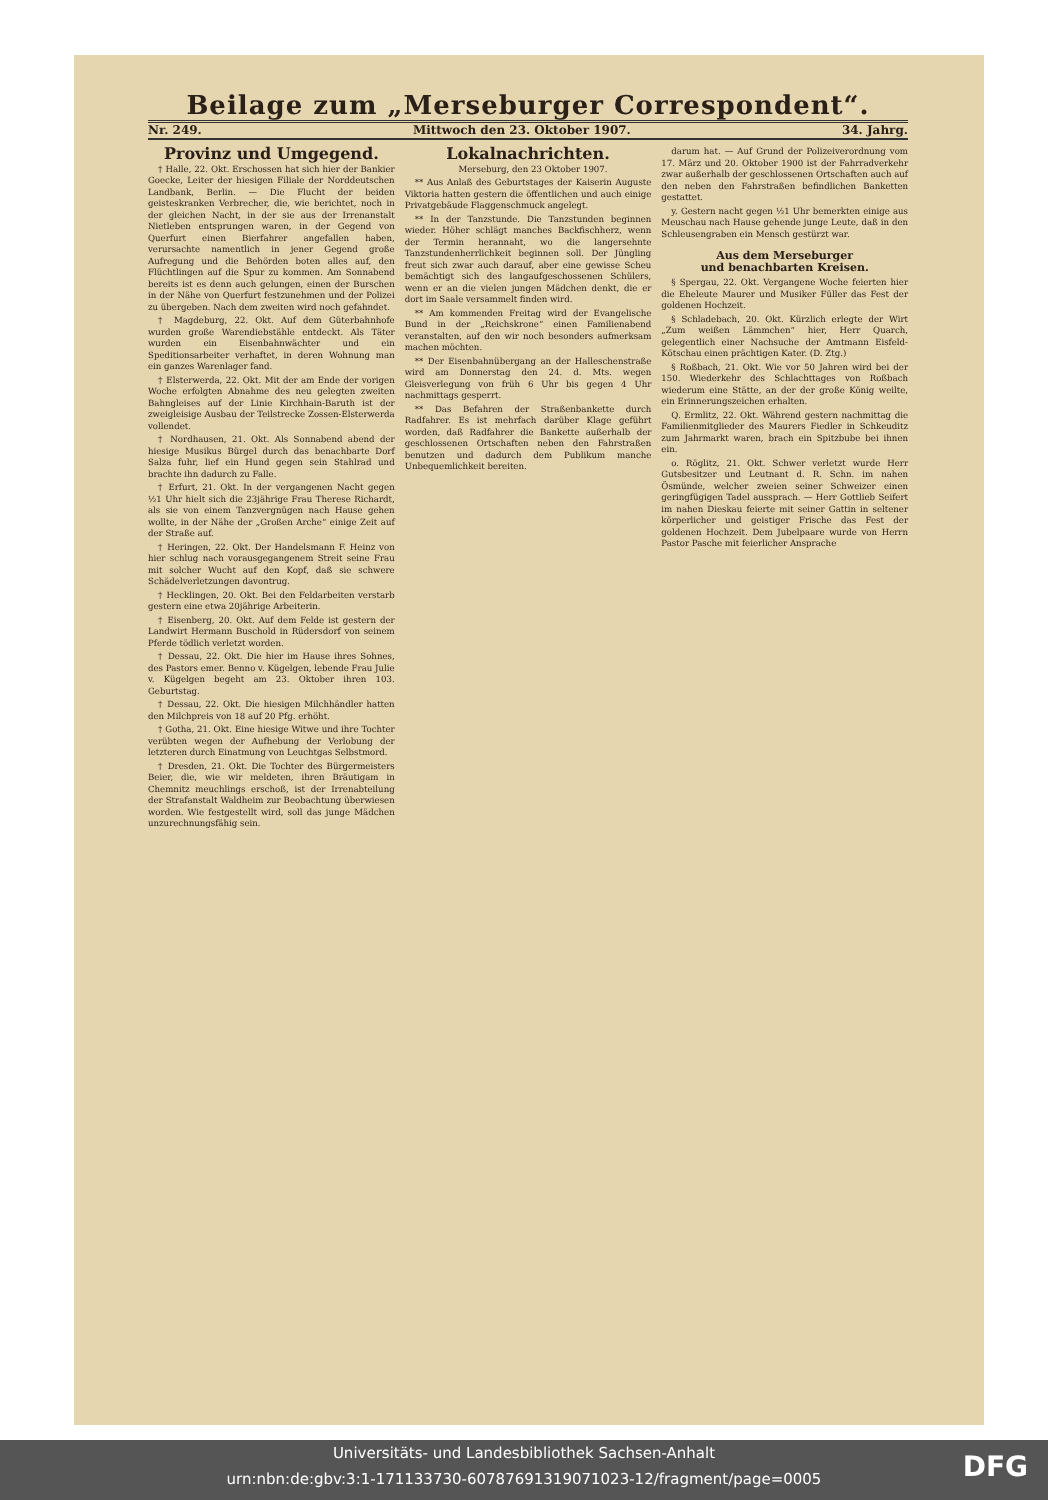Beilage zum „Merseburger Correspondent“.
Nr. 249. Mittwoch den 23. Oktober 1907. 34. Jahrg.
Provinz und Umgegend.
† Halle, 22. Okt. Erschossen hat sich hier der Bankier Goecke, Leiter der hiesigen Filiale der Norddeutschen Landbank, Berlin. — Die Flucht der beiden geisteskranken Verbrecher, die, wie berichtet, noch in der gleichen Nacht, in der sie aus der Irrenanstalt Nietleben entsprungen waren, in der Gegend von Querfurt einen Bierfahrer angefallen haben, verursachte namentlich in jener Gegend große Aufregung und die Behörden boten alles auf, den Flüchtlingen auf die Spur zu kommen. Am Sonnabend bereits ist es denn auch gelungen, einen der Burschen in der Nähe von Querfurt festzunehmen und der Polizei zu übergeben. Nach dem zweiten wird noch gefahndet.
† Magdeburg, 22. Okt. Auf dem Güterbahnhofe wurden große Warendiebstähle entdeckt. Als Täter wurden ein Eisenbahnwächter und ein Speditionsarbeiter verhaftet, in deren Wohnung man ein ganzes Warenlager fand.
† Elsterwerda, 22. Okt. Mit der am Ende der vorigen Woche erfolgten Abnahme des neu gelegten zweiten Bahngleises auf der Linie Kirchhain-Baruth ist der zweigleisige Ausbau der Teilstrecke Zossen-Elsterwerda vollendet.
† Nordhausen, 21. Okt. Als Sonnabend abend der hiesige Musikus Bürgel durch das benachbarte Dorf Salza fuhr, lief ein Hund gegen sein Stahlrad und brachte ihn dadurch zu Falle.
† Erfurt, 21. Okt. In der vergangenen Nacht gegen ½1 Uhr hielt sich die 23jährige Frau Therese Richardt, als sie von einem Tanzvergnügen nach Hause gehen wollte, in der Nähe der „Großen Arche“ einige Zeit auf der Straße auf.
† Heringen, 22. Okt. Der Handelsmann F. Heinz von hier schlug nach vorausgegangenem Streit seine Frau mit solcher Wucht auf den Kopf, daß sie schwere Schädelverletzungen davontrug.
† Hecklingen, 20. Okt. Bei den Feldarbeiten verstarb gestern eine etwa 20jährige Arbeiterin.
† Eisenberg, 20. Okt. Auf dem Felde ist gestern der Landwirt Hermann Buschold in Rüdersdorf von seinem Pferde tödlich verletzt worden.
† Dessau, 22. Okt. Die hier im Hause ihres Sohnes, des Pastors emer. Benno v. Kügelgen, lebende Frau Julie v. Kügelgen begeht am 23. Oktober ihren 103. Geburtstag.
† Dessau, 22. Okt. Die hiesigen Milchhändler hatten den Milchpreis von 18 auf 20 Pfg. erhöht.
† Gotha, 21. Okt. Eine hiesige Witwe und ihre Tochter verübten wegen der Aufhebung der Verlobung der letzteren durch Einatmung von Leuchtgas Selbstmord.
† Dresden, 21. Okt. Die Tochter des Bürgermeisters Beier, die, wie wir meldeten, ihren Bräutigam in Chemnitz meuchlings erschoß, ist der Irrenabteilung der Strafanstalt Waldheim zur Beobachtung überwiesen worden. Wie festgestellt wird, soll das junge Mädchen unzurechnungsfähig sein.
Lokalnachrichten.
Merseburg, den 23 Oktober 1907.
** Aus Anlaß des Geburtstages der Kaiserin Auguste Viktoria hatten gestern die öffentlichen und auch einige Privatgebäude Flaggenschmuck angelegt.
** In der Tanzstunde. Die Tanzstunden beginnen wieder. Höher schlägt manches Backfischherz, wenn der Termin herannaht, wo die langersehnte Tanzstundenherrlichkeit beginnen soll. Der Jüngling freut sich zwar auch darauf, aber eine gewisse Scheu bemächtigt sich des langaufgeschossenen Schülers, wenn er an die vielen jungen Mädchen denkt, die er dort im Saale versammelt finden wird.
** Am kommenden Freitag wird der Evangelische Bund in der „Reichskrone“ einen Familienabend veranstalten, auf den wir noch besonders aufmerksam machen möchten.
** Der Eisenbahnübergang an der Halleschenstraße wird am Donnerstag den 24. d. Mts. wegen Gleisverlegung von früh 6 Uhr bis gegen 4 Uhr nachmittags gesperrt.
** Das Befahren der Straßenbankette durch Radfahrer. Es ist mehrfach darüber Klage geführt worden, daß Radfahrer die Bankette außerhalb der geschlossenen Ortschaften neben den Fahrstraßen benutzen und dadurch dem Publikum manche Unbequemlichkeit bereiten.
darum hat. — Auf Grund der Polizeiverordnung vom 17. März und 20. Oktober 1900 ist der Fahrradverkehr zwar außerhalb der geschlossenen Ortschaften auch auf den neben den Fahrstraßen befindlichen Banketten gestattet.
y. Gestern nacht gegen ½1 Uhr bemerkten einige aus Meuschau nach Hause gehende junge Leute, daß in den Schleusengraben ein Mensch gestürzt war.
Aus dem Merseburger
und benachbarten Kreisen.
§ Spergau, 22. Okt. Vergangene Woche feierten hier die Eheleute Maurer und Musiker Füller das Fest der goldenen Hochzeit.
§ Schladebach, 20. Okt. Kürzlich erlegte der Wirt „Zum weißen Lämmchen“ hier, Herr Quarch, gelegentlich einer Nachsuche der Amtmann Eisfeld-Kötschau einen prächtigen Kater. (D. Ztg.)
§ Roßbach, 21. Okt. Wie vor 50 Jahren wird bei der 150. Wiederkehr des Schlachttages von Roßbach wiederum eine Stätte, an der der große König weilte, ein Erinnerungszeichen erhalten.
Q. Ermlitz, 22. Okt. Während gestern nachmittag die Familienmitglieder des Maurers Fiedler in Schkeuditz zum Jahrmarkt waren, brach ein Spitzbube bei ihnen ein.
o. Röglitz, 21. Okt. Schwer verletzt wurde Herr Gutsbesitzer und Leutnant d. R. Schn. im nahen Ösmünde, welcher zweien seiner Schweizer einen geringfügigen Tadel aussprach. — Herr Gottlieb Seifert im nahen Dieskau feierte mit seiner Gattin in seltener körperlicher und geistiger Frische das Fest der goldenen Hochzeit. Dem Jubelpaare wurde von Herrn Pastor Pasche mit feierlicher Ansprache
Universitäts- und Landesbibliothek Sachsen-Anhalt
urn:nbn:de:gbv:3:1-171133730-60787691319071023-12/fragment/page=0005
DFG